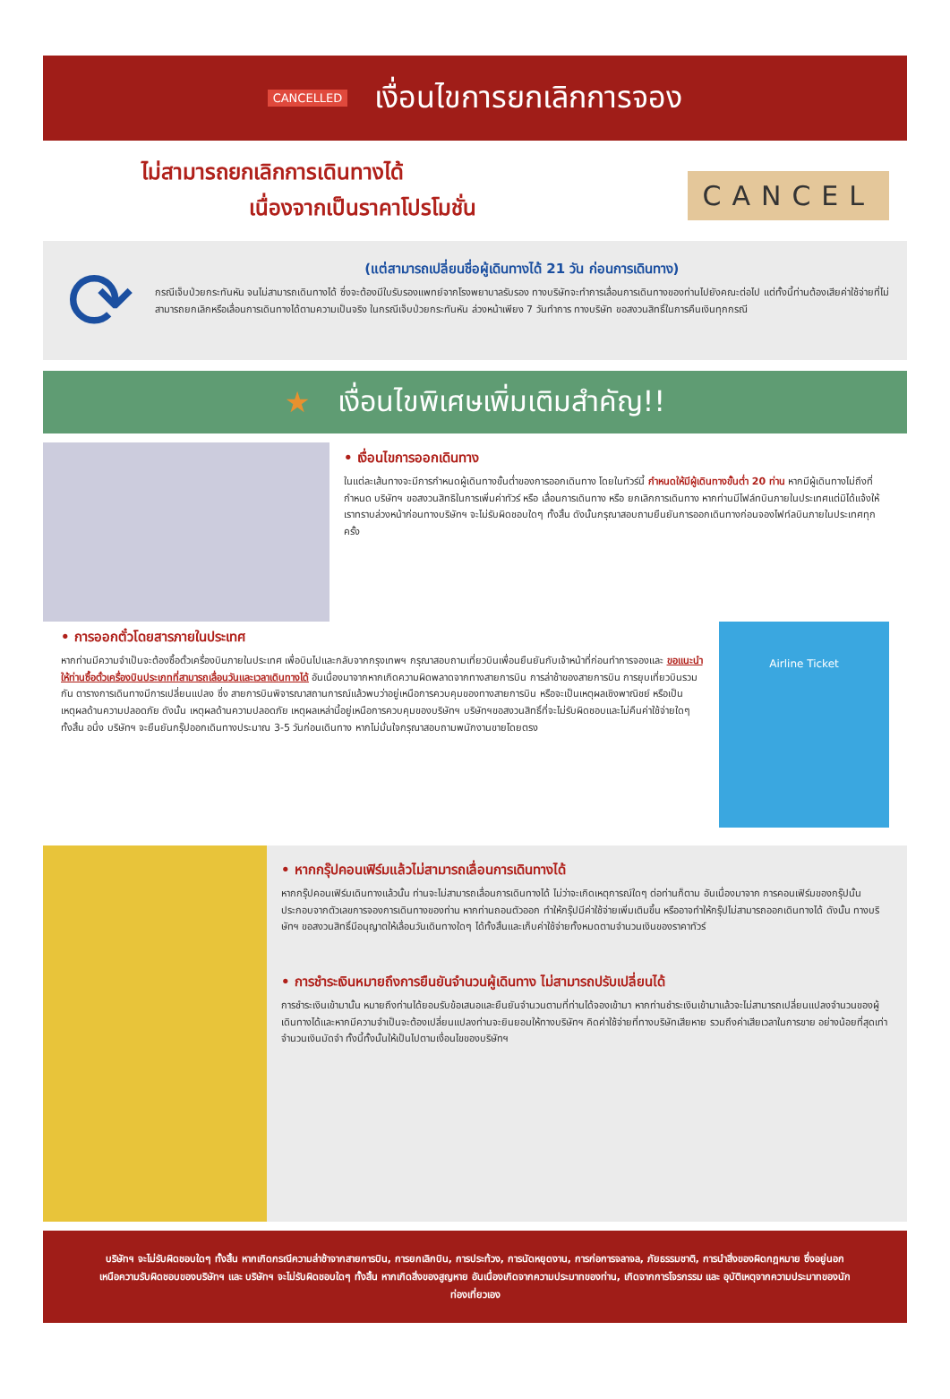CANCELLED เงื่อนไขการยกเลิกการจอง
ไม่สามารถยกเลิกการเดินทางได้
เนื่องจากเป็นราคาโปรโมชั่น
CANCEL
⟳
(แต่สามารถเปลี่ยนชื่อผู้เดินทางได้ 21 วัน ก่อนการเดินทาง)
กรณีเจ็บป่วยกระทันหัน จนไม่สามารถเดินทางได้ ซึ่งจะต้องมีใบรับรองแพทย์จากโรงพยาบาลรับรอง ทางบริษัทจะทำการเลื่อนการเดินทางของท่านไปยังคณะต่อไป แต่ทั้งนี้ท่านต้องเสียค่าใช้จ่ายที่ไม่สามารถยกเลิกหรือเลื่อนการเดินทางได้ตามความเป็นจริง ในกรณีเจ็บป่วยกระทันหัน ล่วงหน้าเพียง 7 วันทำการ ทางบริษัท ขอสงวนสิทธิ์ในการคืนเงินทุกกรณี
★ เงื่อนไขพิเศษเพิ่มเติมสำคัญ!!
• เงื่อนไขการออกเดินทาง
ในแต่ละเส้นทางจะมีการกำหนดผู้เดินทางขั้นต่ำของการออกเดินทาง โดยในทัวร์นี้ กำหนดให้มีผู้เดินทางขั้นต่ำ 20 ท่าน หากมีผู้เดินทางไม่ถึงที่กำหนด บริษัทฯ ขอสงวนสิทธิในการเพิ่มค่าทัวร์ หรือ เลื่อนการเดินทาง หรือ ยกเลิกการเดินทาง หากท่านมีไฟล์ทบินภายในประเทศแต่มิได้แจ้งให้เราทราบล่วงหน้าก่อนทางบริษัทฯ จะไม่รับผิดชอบใดๆ ทั้งสิ้น ดังนั้นกรุณาสอบถามยืนยันการออกเดินทางก่อนจองไฟท์ลบินภายในประเทศทุกครั้ง
• การออกตั๋วโดยสารภายในประเทศ
หากท่านมีความจำเป็นจะต้องซื้อตั๋วเครื่องบินภายในประเทศ เพื่อบินไปและกลับจากกรุงเทพฯ กรุณาสอบถามเที่ยวบินเพื่อนยืนยันกับเจ้าหน้าที่ก่อนทำการจองและ ขอแนะนำให้ท่านซื้อตั๋วเครื่องบินประเภทที่สามารถเลื่อนวันและเวลาเดินทางได้ อันเนื่องมาจากหากเกิดความผิดพลาดจากทางสายการบิน การล่าช้าของสายการบิน การยุบเที่ยวบินรวมกัน ตารางการเดินทางมีการเปลี่ยนแปลง ซึ่ง สายการบินพิจารณาสถานการณ์แล้วพบว่าอยู่เหนือการควบคุมของทางสายการบิน หรือจะเป็นเหตุผลเชิงพาณิชย์ หรือเป็นเหตุผลด้านความปลอดภัย ดังนั้น เหตุผลด้านความปลอดภัย เหตุผลเหล่านี้อยู่เหนือการควบคุมของบริษัทฯ บริษัทฯขอสงวนสิทธิ์ที่จะไม่รับผิดชอบและไม่คืนค่าใช้จ่ายใดๆ ทั้งสิ้น อนึ่ง บริษัทฯ จะยืนยันกรุ๊ปออกเดินทางประมาณ 3-5 วันก่อนเดินทาง หากไม่มั่นใจกรุณาสอบถามพนักงานขายโดยตรง
Airline Ticket
• หากกรุ๊ปคอนเฟิร์มแล้วไม่สามารถเลื่อนการเดินทางได้
หากกรุ๊ปคอนเฟิร์มเดินทางแล้วนั้น ท่านจะไม่สามารถเลื่อนการเดินทางได้ ไม่ว่าจะเกิดเหตุการณ์ใดๆ ต่อท่านก็ตาม อันเนื่องมาจาก การคอนเฟิร์มของกรุ๊ปนั้นประกอบจากตัวเลขการจองการเดินทางของท่าน หากท่านถอนตัวออก ทำให้กรุ๊ปมีค่าใช้จ่ายเพิ่มเติมขึ้น หรืออาจทำให้กรุ๊ปไม่สามารถออกเดินทางได้ ดังนั้น ทางบริษัทฯ ขอสงวนสิทธิ์มีอนุญาตให้เลื่อนวันเดินทางใดๆ ได้ทั้งสิ้นและเก็บค่าใช้จ่ายทั้งหมดตามจำนวนเงินของราคาทัวร์
• การชำระเงินหมายถึงการยืนยันจำนวนผู้เดินทาง ไม่สามารถปรับเปลี่ยนได้
การชำระเงินเข้ามานั้น หมายถึงท่านได้ยอมรับข้อเสนอและยืนยันจำนวนตามที่ท่านได้จองเข้ามา หากท่านชำระเงินเข้ามาแล้วจะไม่สามารถเปลี่ยนแปลงจำนวนของผู้เดินทางได้และหากมีความจำเป็นจะต้องเปลี่ยนแปลงท่านจะยินยอมให้ทางบริษัทฯ คิดค่าใช้จ่ายที่ทางบริษัทเสียหาย รวมถึงค่าเสียเวลาในการขาย อย่างน้อยที่สุดเท่าจำนวนเงินมัดจำ ทั้งนี้ทั้งนั้นให้เป็นไปตามเงื่อนไขของบริษัทฯ
บริษัทฯ จะไม่รับผิดชอบใดๆ ทั้งสิ้น หากเกิดกรณีความล่าช้าจากสายการบิน, การยกเลิกบิน, การประท้วง, การนัดหยุดงาน, การก่อการจลาจล, ภัยธรรมชาติ, การนำสิ่งของผิดกฎหมาย ซึ่งอยู่นอกเหนือความรับผิดชอบของบริษัทฯ และ บริษัทฯ จะไม่รับผิดชอบใดๆ ทั้งสิ้น หากเกิดสิ่งของสูญหาย อันเนื่องเกิดจากความประมาทของท่าน, เกิดจากการโจรกรรม และ อุบัติเหตุจากความประมาทของนักท่องเที่ยวเอง